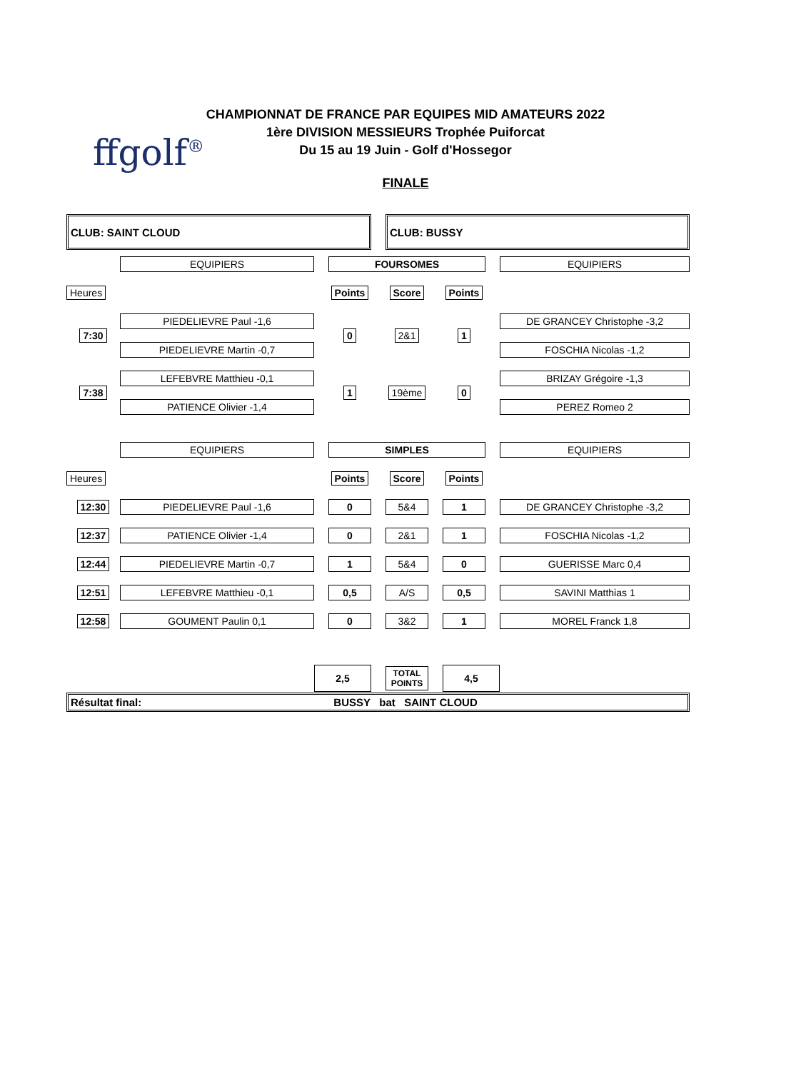ffgolf<sup>®</sup>
CHAMPIONNAT DE FRANCE PAR EQUIPES MID AMATEURS 2022
1ère DIVISION MESSIEURS Trophée Puiforcat
Du 15 au 19 Juin - Golf d'Hossegor
FINALE
| CLUB: SAINT CLOUD | | | | | CLUB: BUSSY | | | | |
| | EQUIPIERS | | FOURSOMES | | | | | | EQUIPIERS |
| Heures | | | Points | | Score | | Points | | |
| 7:30 | PIEDELIEVRE Paul -1,6 | | 0 | | 2&1 | | 1 | | DE GRANCEY Christophe -3,2 |
| | PIEDELIEVRE Martin -0,7 | | | | | | | | FOSCHIA Nicolas -1,2 |
| 7:38 | LEFEBVRE Matthieu -0,1 | | 1 | | 19ème | | 0 | | BRIZAY Grégoire -1,3 |
| | PATIENCE Olivier -1,4 | | | | | | | | PEREZ Romeo 2 |
| | EQUIPIERS | | SIMPLES | | | | | | EQUIPIERS |
| Heures | | | Points | | Score | | Points | | |
| 12:30 | PIEDELIEVRE Paul -1,6 | | 0 | | 5&4 | | 1 | | DE GRANCEY Christophe -3,2 |
| 12:37 | PATIENCE Olivier -1,4 | | 0 | | 2&1 | | 1 | | FOSCHIA Nicolas -1,2 |
| 12:44 | PIEDELIEVRE Martin -0,7 | | 1 | | 5&4 | | 0 | | GUERISSE Marc 0,4 |
| 12:51 | LEFEBVRE Matthieu -0,1 | | 0,5 | | A/S | | 0,5 | | SAVINI Matthias 1 |
| 12:58 | GOUMENT Paulin 0,1 | | 0 | | 3&2 | | 1 | | MOREL Franck 1,8 |
| | | 2,5 | | | TOTAL POINTS | | 4,5 | | |
| Résultat final: BUSSY bat SAINT CLOUD | | | | | | | | | |